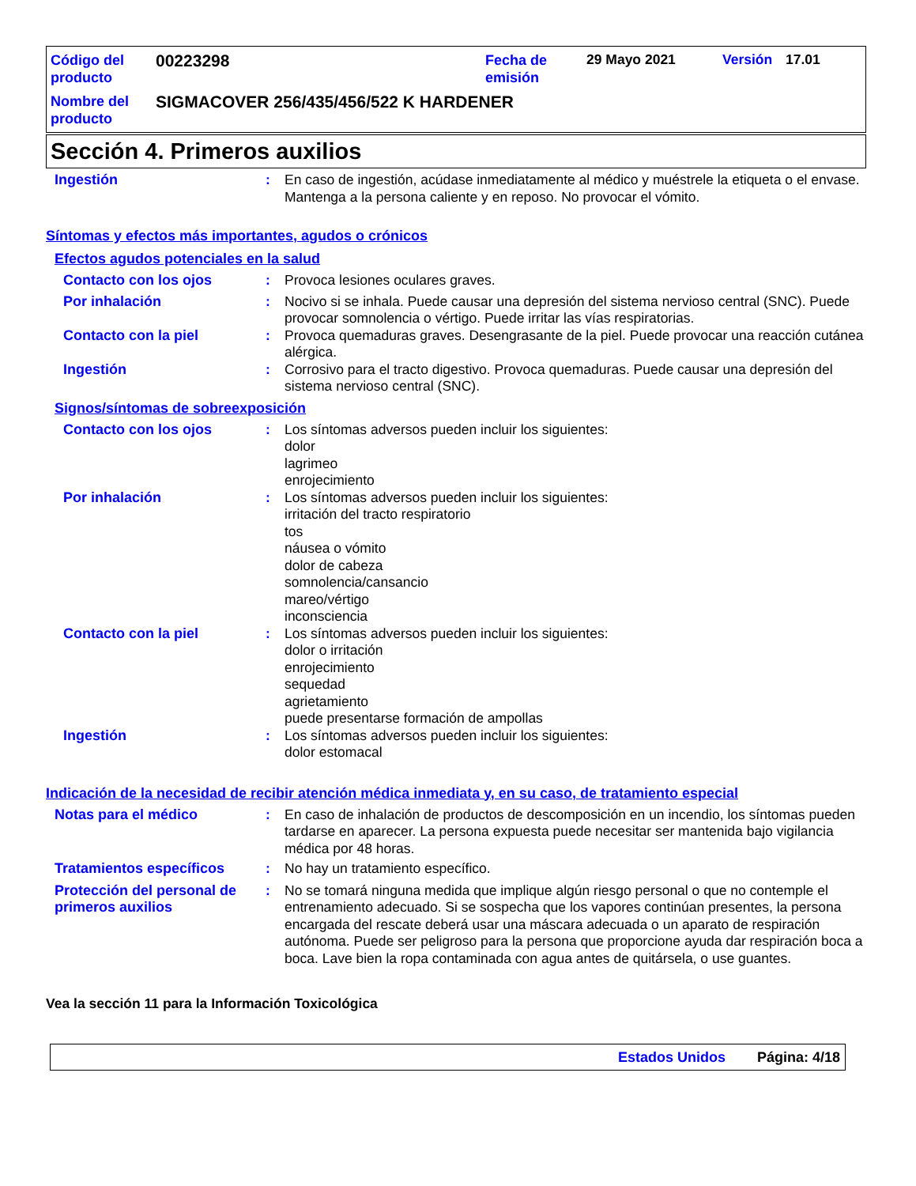Código del producto
00223298
Fecha de emisión
29 Mayo 2021 Versión 17.01
Nombre del producto
SIGMACOVER 256/435/456/522 K HARDENER
Sección 4. Primeros auxilios
Ingestión : En caso de ingestión, acúdase inmediatamente al médico y muéstrele la etiqueta o el envase. Mantenga a la persona caliente y en reposo. No provocar el vómito.
Síntomas y efectos más importantes, agudos o crónicos
Efectos agudos potenciales en la salud
Contacto con los ojos : Provoca lesiones oculares graves.
Por inhalación : Nocivo si se inhala. Puede causar una depresión del sistema nervioso central (SNC). Puede provocar somnolencia o vértigo. Puede irritar las vías respiratorias.
Contacto con la piel : Provoca quemaduras graves. Desengrasante de la piel. Puede provocar una reacción cutánea alérgica.
Ingestión : Corrosivo para el tracto digestivo. Provoca quemaduras. Puede causar una depresión del sistema nervioso central (SNC).
Signos/síntomas de sobreexposición
Contacto con los ojos : Los síntomas adversos pueden incluir los siguientes:
dolor
lagrimeo
enrojecimiento
Por inhalación : Los síntomas adversos pueden incluir los siguientes:
irritación del tracto respiratorio
tos
náusea o vómito
dolor de cabeza
somnolencia/cansancio
mareo/vértigo
inconsciencia
Contacto con la piel : Los síntomas adversos pueden incluir los siguientes:
dolor o irritación
enrojecimiento
sequedad
agrietamiento
puede presentarse formación de ampollas
Ingestión : Los síntomas adversos pueden incluir los siguientes:
dolor estomacal
Indicación de la necesidad de recibir atención médica inmediata y, en su caso, de tratamiento especial
Notas para el médico : En caso de inhalación de productos de descomposición en un incendio, los síntomas pueden tardarse en aparecer. La persona expuesta puede necesitar ser mantenida bajo vigilancia médica por 48 horas.
Tratamientos específicos : No hay un tratamiento específico.
Protección del personal de primeros auxilios
: No se tomará ninguna medida que implique algún riesgo personal o que no contemple el entrenamiento adecuado. Si se sospecha que los vapores continúan presentes, la persona encargada del rescate deberá usar una máscara adecuada o un aparato de respiración autónoma. Puede ser peligroso para la persona que proporcione ayuda dar respiración boca a boca. Lave bien la ropa contaminada con agua antes de quitársela, o use guantes.
Vea la sección 11 para la Información Toxicológica
Estados Unidos Página: 4/18